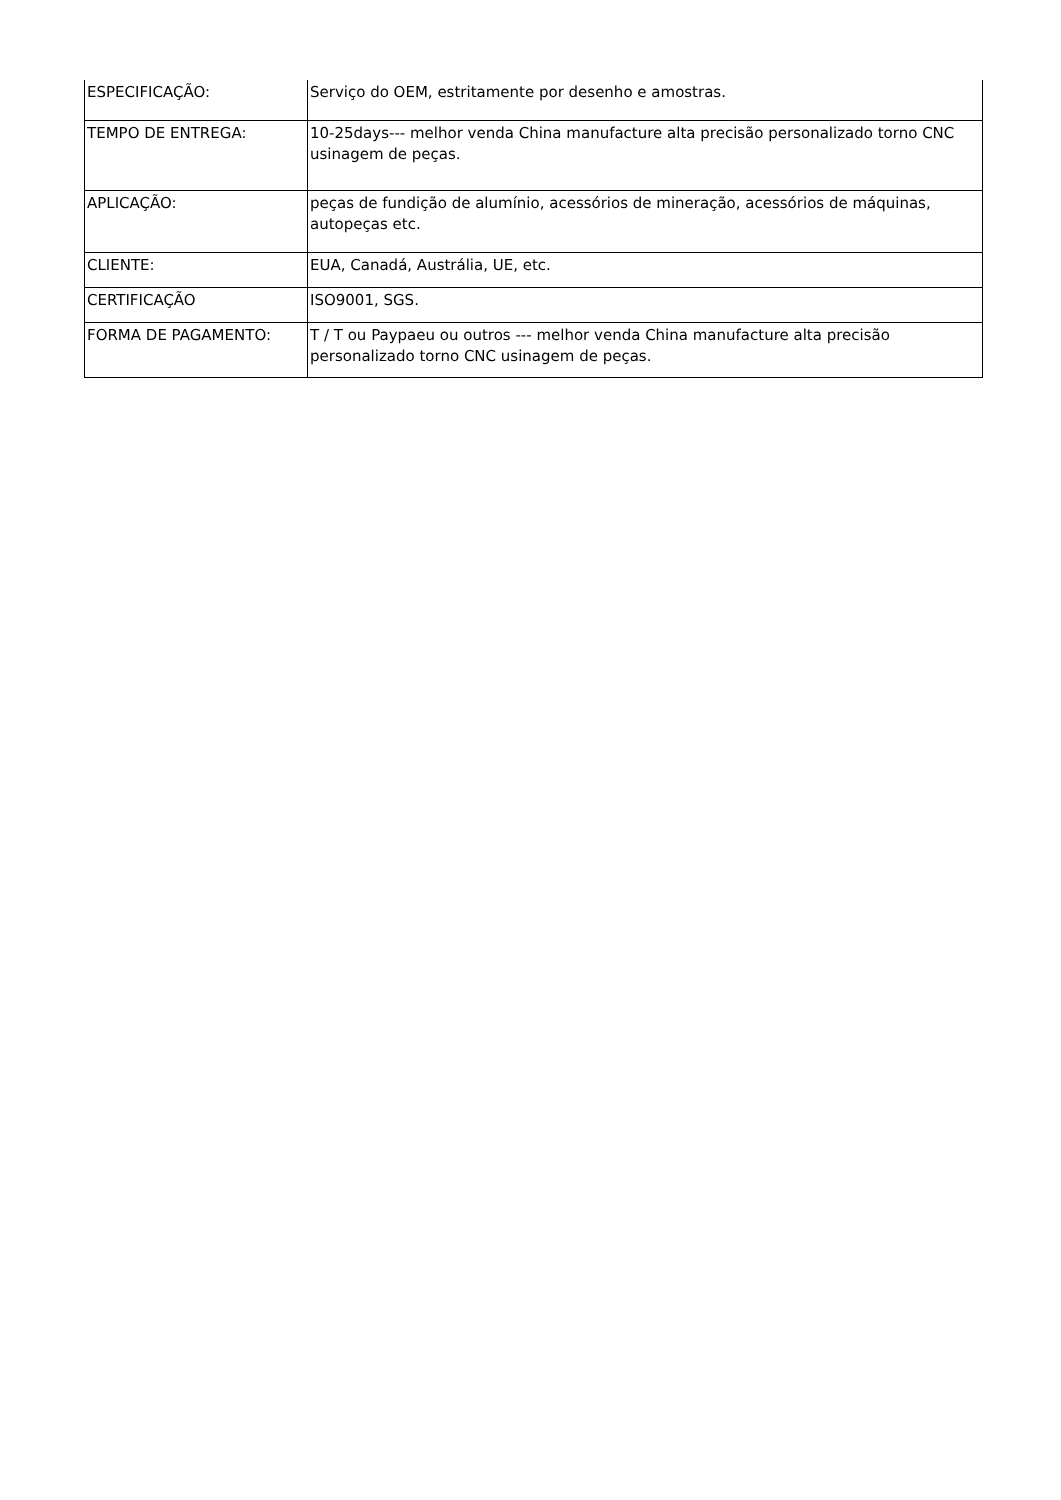| ESPECIFICAÇÃO: | Serviço do OEM, estritamente por desenho e amostras. |
| TEMPO DE ENTREGA: | 10-25days--- melhor venda China manufacture alta precisão personalizado torno CNC usinagem de peças. |
| APLICAÇÃO: | peças de fundição de alumínio, acessórios de mineração, acessórios de máquinas, autopeças etc. |
| CLIENTE: | EUA, Canadá, Austrália, UE, etc. |
| CERTIFICAÇÃO | ISO9001, SGS. |
| FORMA DE PAGAMENTO: | T / T ou Paypaeu ou outros --- melhor venda China manufacture alta precisão personalizado torno CNC usinagem de peças. |